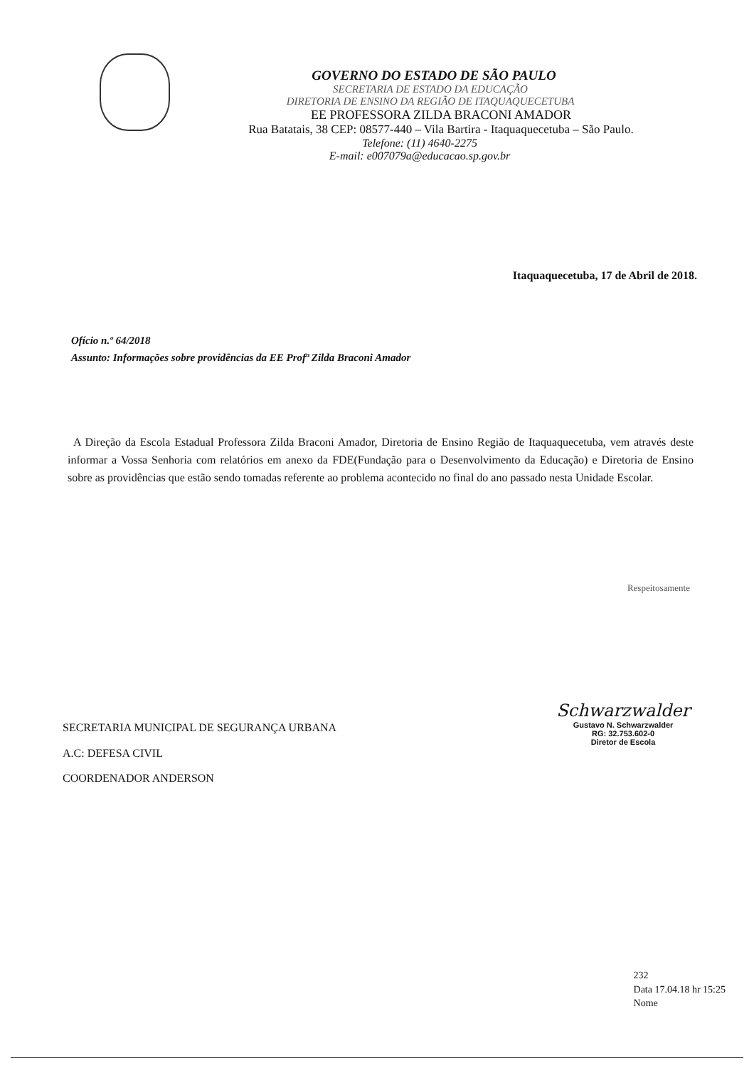GOVERNO DO ESTADO DE SÃO PAULO
SECRETARIA DE ESTADO DA EDUCAÇÃO
DIRETORIA DE ENSINO DA REGIÃO DE ITAQUAQUECETUBA
EE PROFESSORA ZILDA BRACONI AMADOR
Rua Batatais, 38 CEP: 08577-440 – Vila Bartira - Itaquaquecetuba – São Paulo.
Telefone: (11) 4640-2275
E-mail: e007079a@educacao.sp.gov.br
Itaquaquecetuba, 17 de Abril de 2018.
Ofício n.º 64/2018
Assunto: Informações sobre providências da EE Profª Zilda Braconi Amador
A Direção da Escola Estadual Professora Zilda Braconi Amador, Diretoria de Ensino Região de Itaquaquecetuba, vem através deste informar a Vossa Senhoria com relatórios em anexo da FDE(Fundação para o Desenvolvimento da Educação) e Diretoria de Ensino sobre as providências que estão sendo tomadas referente ao problema acontecido no final do ano passado nesta Unidade Escolar.
Respeitosamente
SECRETARIA MUNICIPAL DE SEGURANÇA URBANA
A.C: DEFESA CIVIL
COORDENADOR ANDERSON
Schwarzwalder
Gustavo N. Schwarzwalder
RG: 32.753.602-0
Diretor de Escola
232
Data 17.04.18 hr 15:25
Nome